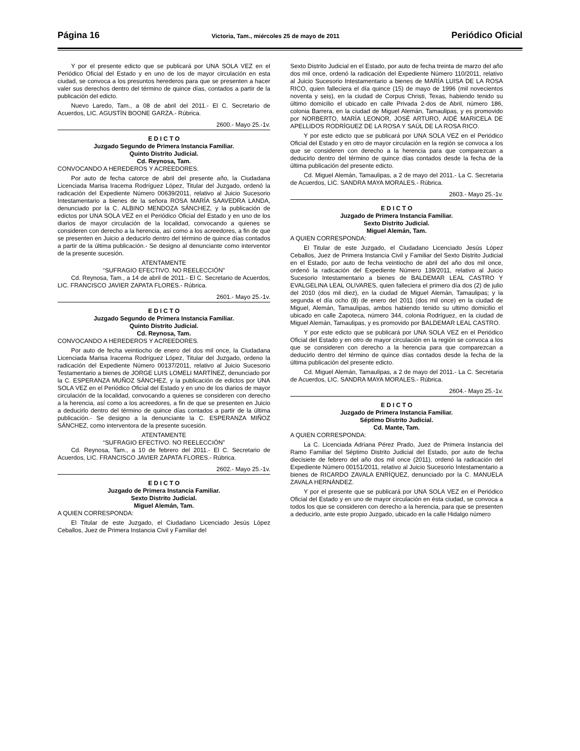Página 16 Victoria, Tam., miércoles 25 de mayo de 2011 Periódico Oficial
Y por el presente edicto que se publicará por UNA SOLA VEZ en el Periódico Oficial del Estado y en uno de los de mayor circulación en esta ciudad, se convoca a los presuntos herederos para que se presenten a hacer valer sus derechos dentro del término de quince días, contados a partir de la publicación del edicto.
Nuevo Laredo, Tam., a 08 de abril del 2011.- El C. Secretario de Acuerdos, LIC. AGUSTÍN BOONE GARZA.- Rúbrica.
2600.- Mayo 25.-1v.
E D I C T O
Juzgado Segundo de Primera Instancia Familiar.
Quinto Distrito Judicial.
Cd. Reynosa, Tam.
CONVOCANDO A HEREDEROS Y ACREEDORES.
Por auto de fecha catorce de abril del presente año, la Ciudadana Licenciada Marisa Iracema Rodríguez López, Titular del Juzgado, ordenó la radicación del Expediente Número 00639/2011, relativo al Juicio Sucesorio Intestamentario a bienes de la señora ROSA MARÍA SAAVEDRA LANDA, denunciado por la C. ALBINO MENDOZA SÁNCHEZ, y la publicación de edictos por UNA SOLA VEZ en el Periódico Oficial del Estado y en uno de los diarios de mayor circulación de la localidad, convocando a quienes se consideren con derecho a la herencia, así como a los acreedores, a fin de que se presenten en Juicio a deducirlo dentro del término de quince días contados a partir de la última publicación.- Se designo al denunciante como interventor de la presente sucesión.
ATENTAMENTE
“SUFRAGIO EFECTIVO. NO REELECCIÓN”
Cd. Reynosa, Tam., a 14 de abril de 2011.- El C. Secretario de Acuerdos, LIC. FRANCISCO JAVIER ZAPATA FLORES.- Rúbrica.
2601.- Mayo 25.-1v.
E D I C T O
Juzgado Segundo de Primera Instancia Familiar.
Quinto Distrito Judicial.
Cd. Reynosa, Tam.
CONVOCANDO A HEREDEROS Y ACREEDORES.
Por auto de fecha veintiocho de enero del dos mil once, la Ciudadana Licenciada Marisa Iracema Rodríguez López, Titular del Juzgado, ordeno la radicación del Expediente Número 00137/2011, relativo al Juicio Sucesorio Testamentario a bienes de JORGE LUIS LOMELI MARTÍNEZ, denunciado por la C. ESPERANZA MUÑOZ SÁNCHEZ, y la publicación de edictos por UNA SOLA VEZ en el Periódico Oficial del Estado y en uno de los diarios de mayor circulación de la localidad, convocando a quienes se consideren con derecho a la herencia, así como a los acreedores, a fin de que se presenten en Juicio a deducirlo dentro del término de quince días contados a partir de la última publicación.- Se designo a la denunciante la C. ESPERANZA MIÑOZ SÁNCHEZ, como interventora de la presente sucesión.
ATENTAMENTE
“SUFRAGIO EFECTIVO. NO REELECCIÓN”
Cd. Reynosa, Tam., a 10 de febrero del 2011.- El C. Secretario de Acuerdos, LIC. FRANCISCO JAVIER ZAPATA FLORES.- Rúbrica.
2602.- Mayo 25.-1v.
E D I C T O
Juzgado de Primera Instancia Familiar.
Sexto Distrito Judicial.
Miguel Alemán, Tam.
A QUIEN CORRESPONDA:
El Titular de este Juzgado, el Ciudadano Licenciado Jesús López Ceballos, Juez de Primera Instancia Civil y Familiar del
Sexto Distrito Judicial en el Estado, por auto de fecha treinta de marzo del año dos mil once, ordenó la radicación del Expediente Número 110/2011, relativo al Juicio Sucesorio Intestamentario a bienes de MARÍA LUISA DE LA ROSA RICO, quien falleciera el día quince (15) de mayo de 1996 (mil novecientos noventa y seis), en la ciudad de Corpus Christi, Texas, habiendo tenido su último domicilio el ubicado en calle Privada 2-dos de Abril, número 186, colonia Barrera, en la ciudad de Miguel Alemán, Tamaulipas, y es promovido por NORBERTO, MARÍA LEONOR, JOSÉ ARTURO, AIDÉ MARICELA DE APELLIDOS RODRÍGUEZ DE LA ROSA Y SAÚL DE LA ROSA RICO.
Y por este edicto que se publicará por UNA SOLA VEZ en el Periódico Oficial del Estado y en otro de mayor circulación en la región se convoca a los que se consideren con derecho a la herencia para que comparezcan a deducirlo dentro del término de quince días contados desde la fecha de la última publicación del presente edicto.
Cd. Miguel Alemán, Tamaulipas, a 2 de mayo del 2011.- La C. Secretaria de Acuerdos, LIC. SANDRA MAYA MORALES.- Rúbrica.
2603.- Mayo 25.-1v.
E D I C T O
Juzgado de Primera Instancia Familiar.
Sexto Distrito Judicial.
Miguel Alemán, Tam.
A QUIEN CORRESPONDA:
El Titular de este Juzgado, el Ciudadano Licenciado Jesús López Ceballos, Juez de Primera Instancia Civil y Familiar del Sexto Distrito Judicial en el Estado, por auto de fecha veintiocho de abril del año dos mil once, ordenó la radicación del Expediente Número 139/2011, relativo al Juicio Sucesorio Intestamentario a bienes de BALDEMAR LEAL CASTRO Y EVALGELINA LEAL OLIVARES, quien falleciera el primero día dos (2) de julio del 2010 (dos mil diez), en la ciudad de Miguel Alemán, Tamaulipas; y la segunda el día ocho (8) de enero del 2011 (dos mil once) en la ciudad de Miguel, Alemán, Tamaulipas, ambos habiendo tenido su ultimo domicilio el ubicado en calle Zapoteca, número 344, colonia Rodríguez, en la ciudad de Miguel Alemán, Tamaulipas, y es promovido por BALDEMAR LEAL CASTRO.
Y por este edicto que se publicará por UNA SOLA VEZ en el Periódico Oficial del Estado y en otro de mayor circulación en la región se convoca a los que se consideren con derecho a la herencia para que comparezcan a deducirlo dentro del término de quince días contados desde la fecha de la última publicación del presente edicto.
Cd. Miguel Alemán, Tamaulipas, a 2 de mayo del 2011.- La C. Secretaria de Acuerdos, LIC. SANDRA MAYA MORALES.- Rúbrica.
2604.- Mayo 25.-1v.
E D I C T O
Juzgado de Primera Instancia Familiar.
Séptimo Distrito Judicial.
Cd. Mante, Tam.
A QUIEN CORRESPONDA:
La C. Licenciada Adriana Pérez Prado, Juez de Primera Instancia del Ramo Familiar del Séptimo Distrito Judicial del Estado, por auto de fecha diecisiete de febrero del año dos mil once (2011), ordenó la radicación del Expediente Número 00151/2011, relativo al Juicio Sucesorio Intestamentario a bienes de RICARDO ZAVALA ENRÍQUEZ, denunciado por la C. MANUELA ZAVALA HERNÁNDEZ.
Y por el presente que se publicará por UNA SOLA VEZ en el Periódico Oficial del Estado y en uno de mayor circulación en ésta ciudad, se convoca a todos los que se consideren con derecho a la herencia, para que se presenten a deducirlo, ante este propio Juzgado, ubicado en la calle Hidalgo número